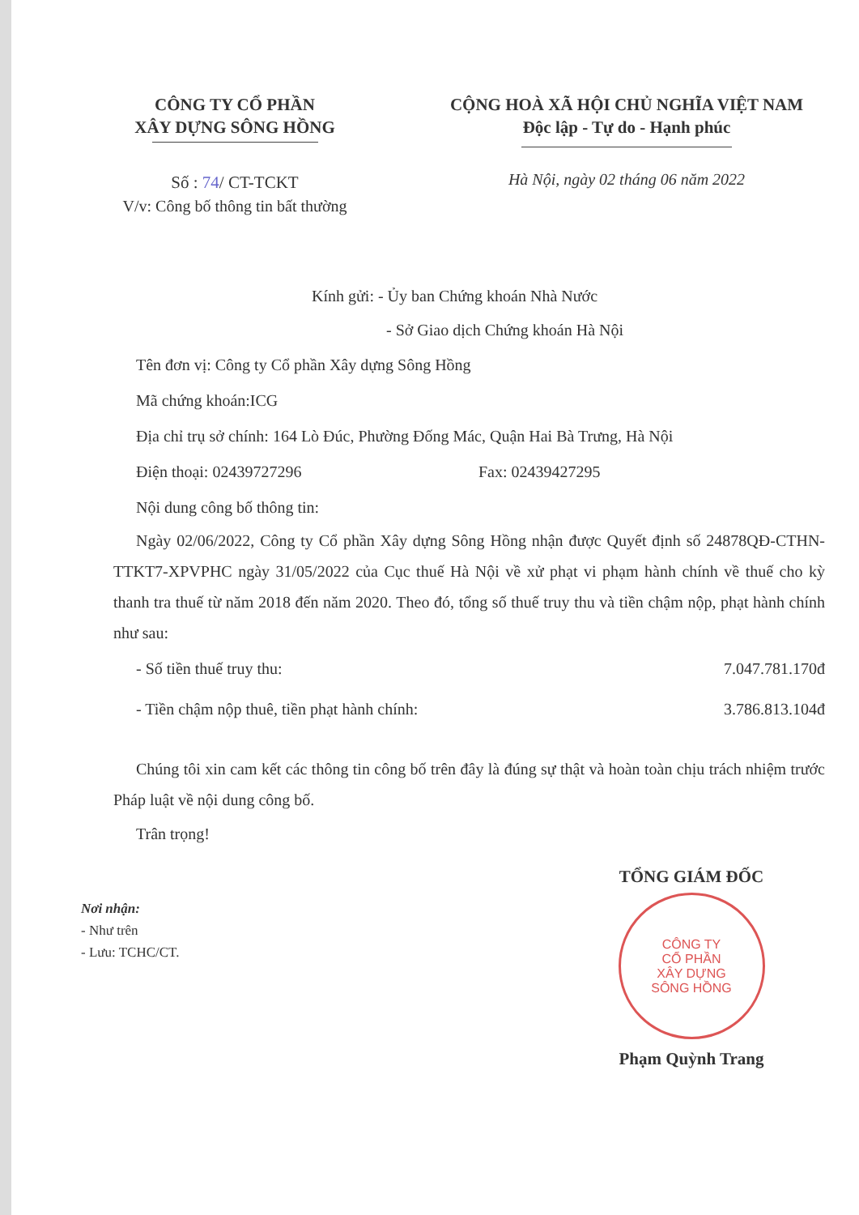CÔNG TY CỔ PHẦN
XÂY DỰNG SÔNG HỒNG
Số : 74/ CT-TCKT
V/v: Công bố thông tin bất thường
CỘNG HOÀ XÃ HỘI CHỦ NGHĨA VIỆT NAM
Độc lập - Tự do - Hạnh phúc
Hà Nội, ngày 02 tháng 06 năm 2022
Kính gửi: - Ủy ban Chứng khoán Nhà Nước
- Sở Giao dịch Chứng khoán Hà Nội
Tên đơn vị: Công ty Cổ phần Xây dựng Sông Hồng
Mã chứng khoán:ICG
Địa chỉ trụ sở chính: 164 Lò Đúc, Phường Đống Mác, Quận Hai Bà Trưng, Hà Nội
Điện thoại: 02439727296 Fax: 02439427295
Nội dung công bố thông tin:
Ngày 02/06/2022, Công ty Cổ phần Xây dựng Sông Hồng nhận được Quyết định số 24878QĐ-CTHN-TTKT7-XPVPHC ngày 31/05/2022 của Cục thuế Hà Nội về xử phạt vi phạm hành chính về thuế cho kỳ thanh tra thuế từ năm 2018 đến năm 2020. Theo đó, tổng số thuế truy thu và tiền chậm nộp, phạt hành chính như sau:
- Số tiền thuế truy thu: 7.047.781.170đ
- Tiền chậm nộp thuê, tiền phạt hành chính: 3.786.813.104đ
Chúng tôi xin cam kết các thông tin công bố trên đây là đúng sự thật và hoàn toàn chịu trách nhiệm trước Pháp luật về nội dung công bố.
Trân trọng!
Nơi nhận:
- Như trên
- Lưu: TCHC/CT.
TỔNG GIÁM ĐỐC
CÔNG TY
CỔ PHẦN
XÂY DỰNG
SÔNG HỒNG
Phạm Quỳnh Trang